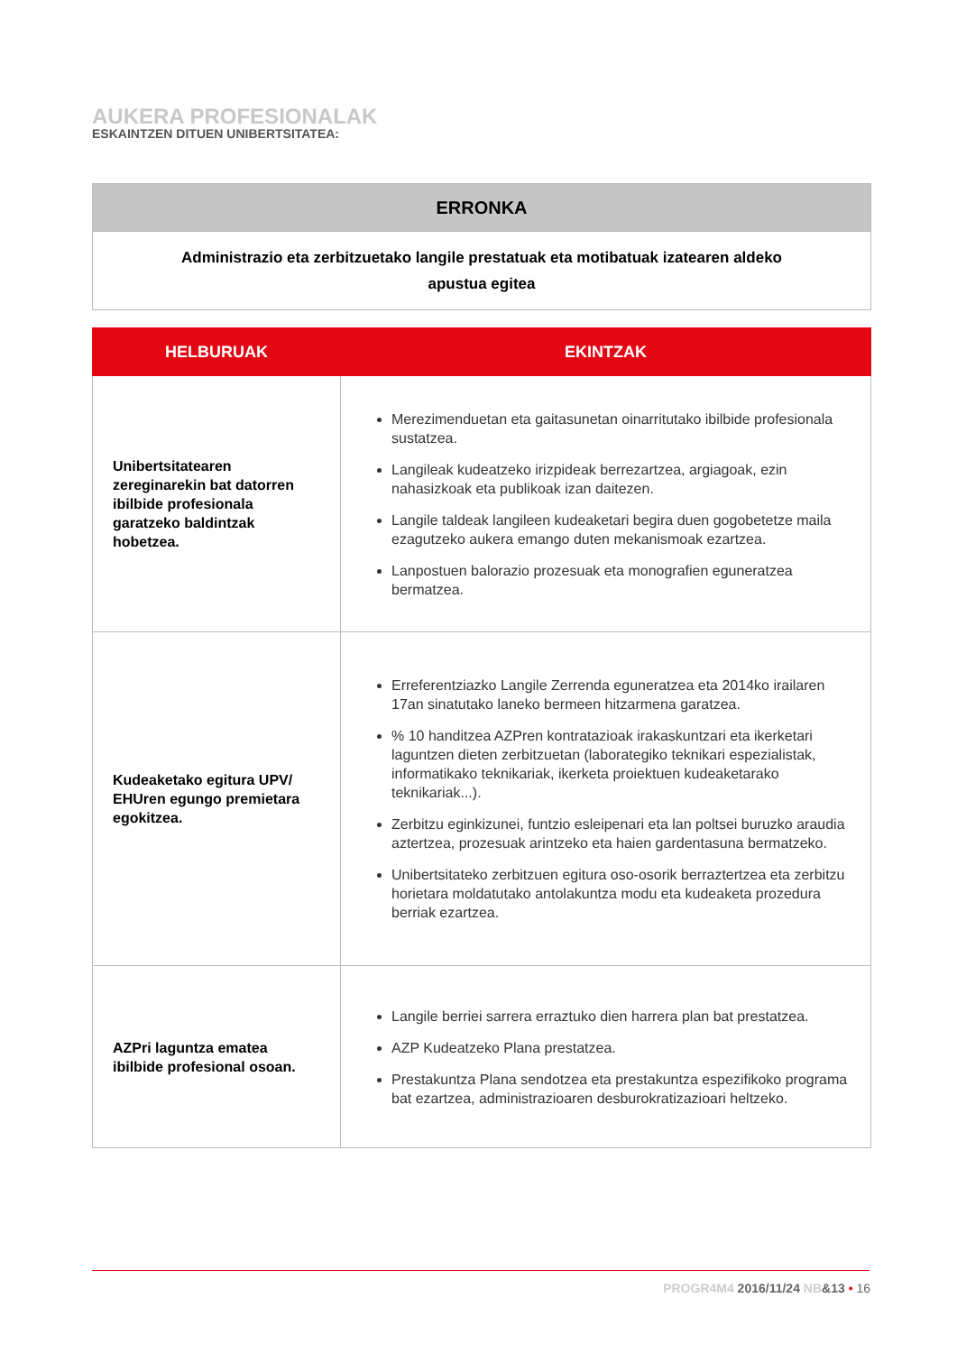AUKERA PROFESIONALAK
ESKAINTZEN DITUEN UNIBERTSITATEA:
| ERRONKA |
| --- |
| Administrazio eta zerbitzuetako langile prestatuak eta motibatuak izatearen aldeko apustua egitea |
| HELBURUAK | EKINTZAK |
| --- | --- |
| Unibertsitatearen zereginarekin bat datorren ibilbide profesionala garatzeko baldintzak hobetzea. | Merezimenduetan eta gaitasunetan oinarritutako ibilbide profesionala sustatzea. Langileak kudeatzeko irizpideak berrezartzea, argiagoak, ezin nahasizkoak eta publikoak izan daitezen. Langile taldeak langileen kudeaketari begira duen gogobetetze maila ezagutzeko aukera emango duten mekanismoak ezartzea. Lanpostuen balorazio prozesuak eta monografien eguneratzea bermatzea. |
| Kudeaketako egitura UPV/ EHUren egungo premietara egokitzea. | Erreferentziazko Langile Zerrenda eguneratzea eta 2014ko irailaren 17an sinatutako laneko bermeen hitzarmena garatzea. % 10 handitzea AZPren kontratazioak irakaskuntzari eta ikerketari laguntzen dieten zerbitzuetan (laborategiko teknikari espezialistak, informatikako teknikariak, ikerketa proiektuen kudeaketarako teknikariak...). Zerbitzu eginkizunei, funtzio esleipenari eta lan poltsei buruzko araudia aztertzea, prozesuak arintzeko eta haien gardentasuna bermatzeko. Unibertsitateko zerbitzuen egitura oso-osorik berraztertzea eta zerbitzu horietara moldatutako antolakuntza modu eta kudeaketa prozedura berriak ezartzea. |
| AZPri laguntza ematea ibilbide profesional osoan. | Langile berriei sarrera erraztuko dien harrera plan bat prestatzea. AZP Kudeatzeko Plana prestatzea. Prestakuntza Plana sendotzea eta prestakuntza espezifikoko programa bat ezartzea, administrazioaren desburokratizazioari heltzeko. |
PROGR4M4 2016/11/24 NB&13 • 16